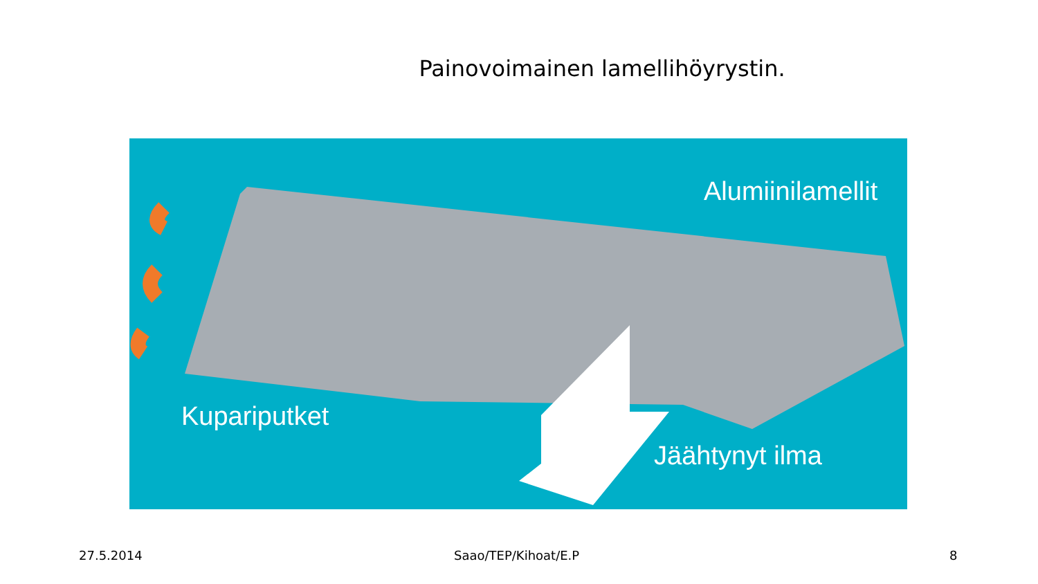Painovoimainen lamellihöyrystin.
Alumiinilamellit
Kupariputket
Jäähtynyt ilma
27.5.2014 Saao/TEP/Kihoat/E.P 8